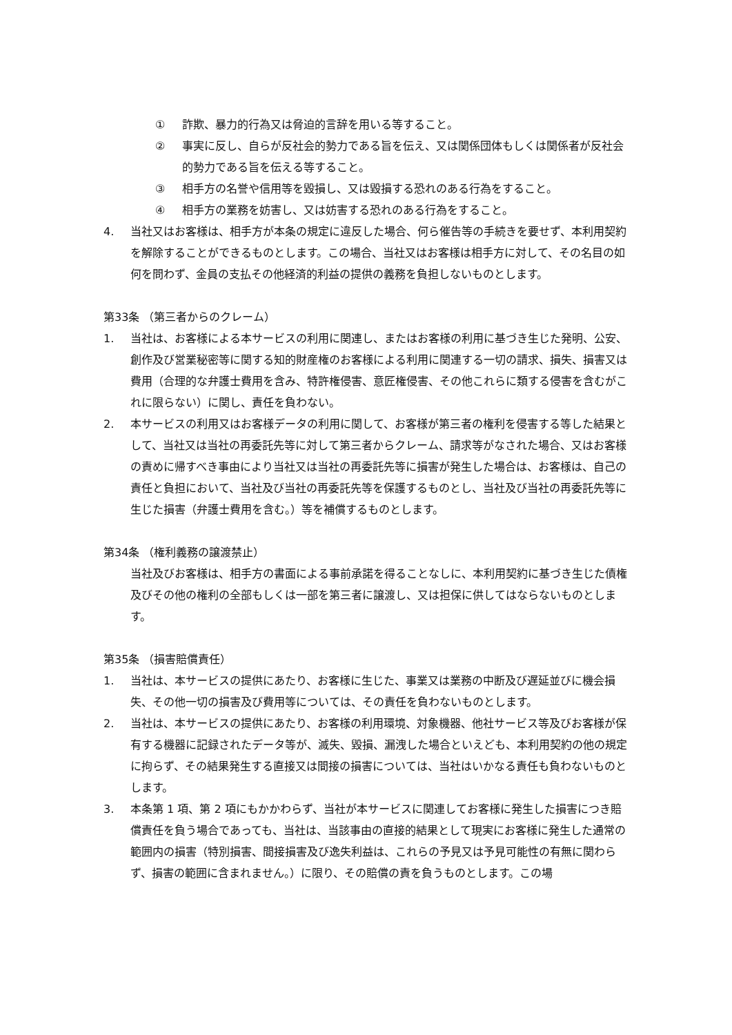① 詐欺、暴力的行為又は脅迫的言辞を用いる等すること。
② 事実に反し、自らが反社会的勢力である旨を伝え、又は関係団体もしくは関係者が反社会的勢力である旨を伝える等すること。
③ 相手方の名誉や信用等を毀損し、又は毀損する恐れのある行為をすること。
④ 相手方の業務を妨害し、又は妨害する恐れのある行為をすること。
4. 当社又はお客様は、相手方が本条の規定に違反した場合、何ら催告等の手続きを要せず、本利用契約を解除することができるものとします。この場合、当社又はお客様は相手方に対して、その名目の如何を問わず、金員の支払その他経済的利益の提供の義務を負担しないものとします。
第33条 （第三者からのクレーム）
1. 当社は、お客様による本サービスの利用に関連し、またはお客様の利用に基づき生じた発明、公安、創作及び営業秘密等に関する知的財産権のお客様による利用に関連する一切の請求、損失、損害又は費用（合理的な弁護士費用を含み、特許権侵害、意匠権侵害、その他これらに類する侵害を含むがこれに限らない）に関し、責任を負わない。
2. 本サービスの利用又はお客様データの利用に関して、お客様が第三者の権利を侵害する等した結果として、当社又は当社の再委託先等に対して第三者からクレーム、請求等がなされた場合、又はお客様の責めに帰すべき事由により当社又は当社の再委託先等に損害が発生した場合は、お客様は、自己の責任と負担において、当社及び当社の再委託先等を保護するものとし、当社及び当社の再委託先等に生じた損害（弁護士費用を含む。）等を補償するものとします。
第34条 （権利義務の譲渡禁止）
当社及びお客様は、相手方の書面による事前承諾を得ることなしに、本利用契約に基づき生じた債権及びその他の権利の全部もしくは一部を第三者に譲渡し、又は担保に供してはならないものとします。
第35条 （損害賠償責任）
1. 当社は、本サービスの提供にあたり、お客様に生じた、事業又は業務の中断及び遅延並びに機会損失、その他一切の損害及び費用等については、その責任を負わないものとします。
2. 当社は、本サービスの提供にあたり、お客様の利用環境、対象機器、他社サービス等及びお客様が保有する機器に記録されたデータ等が、滅失、毀損、漏洩した場合といえども、本利用契約の他の規定に拘らず、その結果発生する直接又は間接の損害については、当社はいかなる責任も負わないものとします。
3. 本条第 1 項、第 2 項にもかかわらず、当社が本サービスに関連してお客様に発生した損害につき賠償責任を負う場合であっても、当社は、当該事由の直接的結果として現実にお客様に発生した通常の範囲内の損害（特別損害、間接損害及び逸失利益は、これらの予見又は予見可能性の有無に関わらず、損害の範囲に含まれません。）に限り、その賠償の責を負うものとします。この場